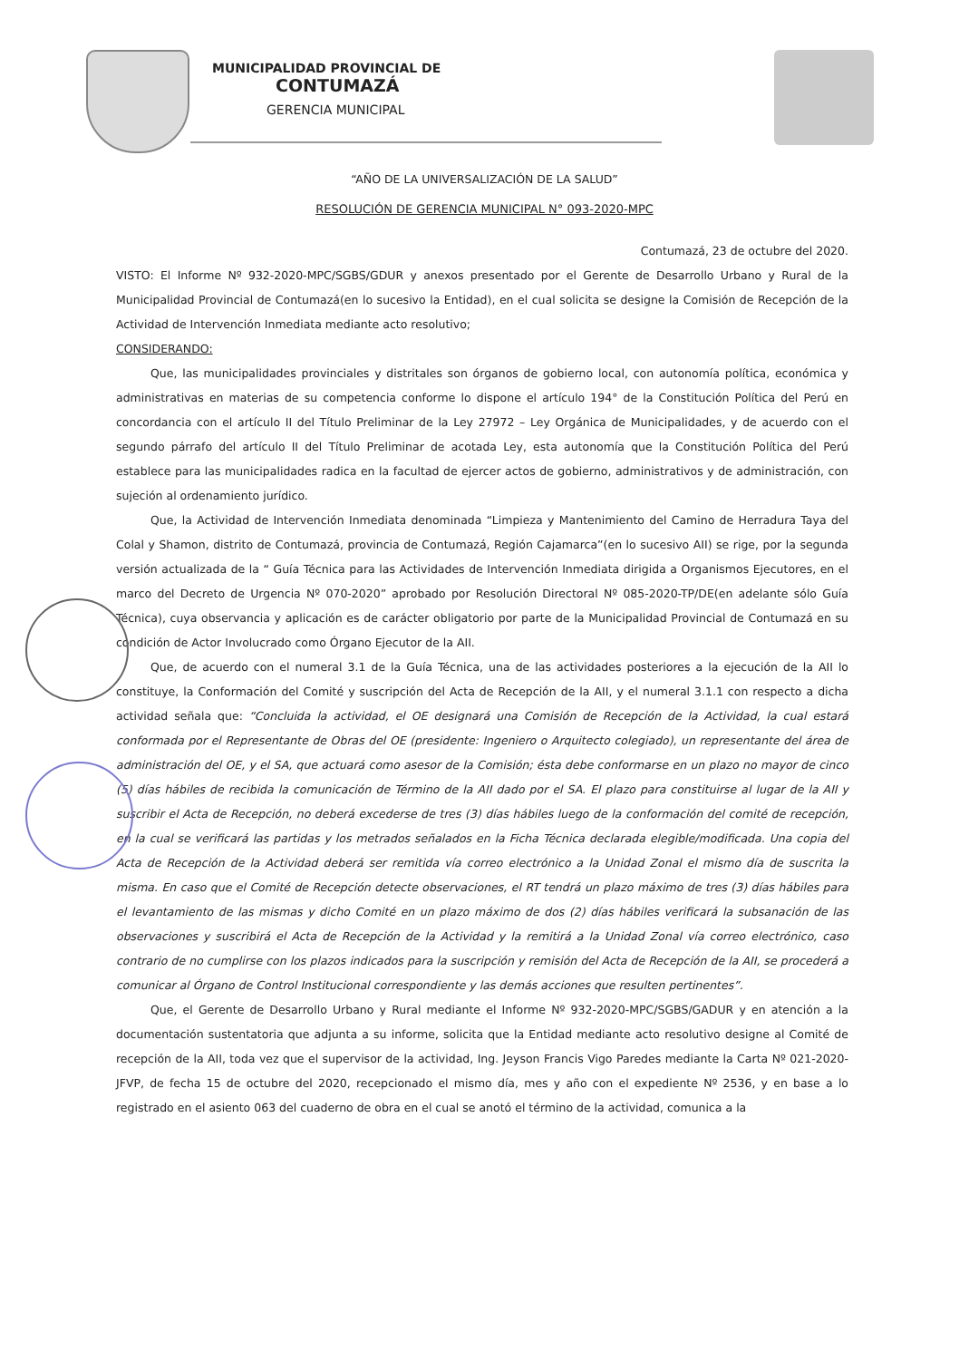MUNICIPALIDAD PROVINCIAL DE
CONTUMAZÁ
GERENCIA MUNICIPAL
“AÑO DE LA UNIVERSALIZACIÓN DE LA SALUD”
RESOLUCIÓN DE GERENCIA MUNICIPAL N° 093-2020-MPC
Contumazá, 23 de octubre del 2020.
VISTO: El Informe Nº 932-2020-MPC/SGBS/GDUR y anexos presentado por el Gerente de Desarrollo Urbano y Rural de la Municipalidad Provincial de Contumazá(en lo sucesivo la Entidad), en el cual solicita se designe la Comisión de Recepción de la Actividad de Intervención Inmediata mediante acto resolutivo;
CONSIDERANDO:
Que, las municipalidades provinciales y distritales son órganos de gobierno local, con autonomía política, económica y administrativas en materias de su competencia conforme lo dispone el artículo 194° de la Constitución Política del Perú en concordancia con el artículo II del Título Preliminar de la Ley 27972 – Ley Orgánica de Municipalidades, y de acuerdo con el segundo párrafo del artículo II del Título Preliminar de acotada Ley, esta autonomía que la Constitución Política del Perú establece para las municipalidades radica en la facultad de ejercer actos de gobierno, administrativos y de administración, con sujeción al ordenamiento jurídico.
Que, la Actividad de Intervención Inmediata denominada “Limpieza y Mantenimiento del Camino de Herradura Taya del Colal y Shamon, distrito de Contumazá, provincia de Contumazá, Región Cajamarca”(en lo sucesivo AII) se rige, por la segunda versión actualizada de la “ Guía Técnica para las Actividades de Intervención Inmediata dirigida a Organismos Ejecutores, en el marco del Decreto de Urgencia Nº 070-2020” aprobado por Resolución Directoral Nº 085-2020-TP/DE(en adelante sólo Guía Técnica), cuya observancia y aplicación es de carácter obligatorio por parte de la Municipalidad Provincial de Contumazá en su condición de Actor Involucrado como Órgano Ejecutor de la AII.
Que, de acuerdo con el numeral 3.1 de la Guía Técnica, una de las actividades posteriores a la ejecución de la AII lo constituye, la Conformación del Comité y suscripción del Acta de Recepción de la AII, y el numeral 3.1.1 con respecto a dicha actividad señala que: “Concluida la actividad, el OE designará una Comisión de Recepción de la Actividad, la cual estará conformada por el Representante de Obras del OE (presidente: Ingeniero o Arquitecto colegiado), un representante del área de administración del OE, y el SA, que actuará como asesor de la Comisión; ésta debe conformarse en un plazo no mayor de cinco (5) días hábiles de recibida la comunicación de Término de la AII dado por el SA. El plazo para constituirse al lugar de la AII y suscribir el Acta de Recepción, no deberá excederse de tres (3) días hábiles luego de la conformación del comité de recepción, en la cual se verificará las partidas y los metrados señalados en la Ficha Técnica declarada elegible/modificada. Una copia del Acta de Recepción de la Actividad deberá ser remitida vía correo electrónico a la Unidad Zonal el mismo día de suscrita la misma. En caso que el Comité de Recepción detecte observaciones, el RT tendrá un plazo máximo de tres (3) días hábiles para el levantamiento de las mismas y dicho Comité en un plazo máximo de dos (2) días hábiles verificará la subsanación de las observaciones y suscribirá el Acta de Recepción de la Actividad y la remitirá a la Unidad Zonal vía correo electrónico, caso contrario de no cumplirse con los plazos indicados para la suscripción y remisión del Acta de Recepción de la AII, se procederá a comunicar al Órgano de Control Institucional correspondiente y las demás acciones que resulten pertinentes”.
Que, el Gerente de Desarrollo Urbano y Rural mediante el Informe Nº 932-2020-MPC/SGBS/GADUR y en atención a la documentación sustentatoria que adjunta a su informe, solicita que la Entidad mediante acto resolutivo designe al Comité de recepción de la AII, toda vez que el supervisor de la actividad, Ing. Jeyson Francis Vigo Paredes mediante la Carta Nº 021-2020-JFVP, de fecha 15 de octubre del 2020, recepcionado el mismo día, mes y año con el expediente Nº 2536, y en base a lo registrado en el asiento 063 del cuaderno de obra en el cual se anotó el término de la actividad, comunica a la